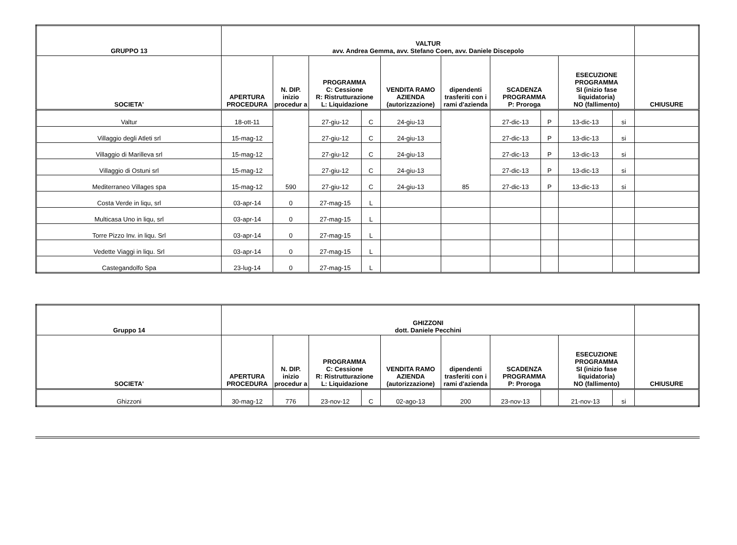| GRUPPO 13 | VALTUR avv. Andrea Gemma, avv. Stefano Coen, avv. Daniele Discepolo | | | | | | | | | | |
| --- | --- | --- | --- | --- | --- | --- | --- | --- | --- | --- | --- |
| SOCIETA' | APERTURA PROCEDURA | N. DIP. inizio procedur a | PROGRAMMA C: Cessione R: Ristrutturazione L: Liquidazione | | VENDITA RAMO AZIENDA (autorizzazione) | dipendenti trasferiti con i rami d'azienda | SCADENZA PROGRAMMA P: Proroga | | ESECUZIONE PROGRAMMA SI (inizio fase liquidatoria) NO (fallimento) | | CHIUSURE |
| Valtur | 18-ott-11 | 590 | 27-giu-12 | C | 24-giu-13 | 85 | 27-dic-13 | P | 13-dic-13 | si | |
| Villaggio degli Atleti srl | 15-mag-12 | | 27-giu-12 | C | 24-giu-13 | | 27-dic-13 | P | 13-dic-13 | si | |
| Villaggio di Marilleva srl | 15-mag-12 | | 27-giu-12 | C | 24-giu-13 | | 27-dic-13 | P | 13-dic-13 | si | |
| Villaggio di Ostuni srl | 15-mag-12 | | 27-giu-12 | C | 24-giu-13 | | 27-dic-13 | P | 13-dic-13 | si | |
| Mediterraneo Villages spa | 15-mag-12 | | 27-giu-12 | C | 24-giu-13 | | 27-dic-13 | P | 13-dic-13 | si | |
| Costa Verde in liqu, srl | 03-apr-14 | 0 | 27-mag-15 | L | | | | | | | |
| Multicasa Uno in liqu, srl | 03-apr-14 | 0 | 27-mag-15 | L | | | | | | | |
| Torre Pizzo Inv. in liqu. Srl | 03-apr-14 | 0 | 27-mag-15 | L | | | | | | | |
| Vedette Viaggi in liqu. Srl | 03-apr-14 | 0 | 27-mag-15 | L | | | | | | | |
| Castegandolfo Spa | 23-lug-14 | 0 | 27-mag-15 | L | | | | | | | |
| Gruppo 14 | GHIZZONI dott. Daniele Pecchini | | | | | | | | | | |
| --- | --- | --- | --- | --- | --- | --- | --- | --- | --- | --- | --- |
| SOCIETA' | APERTURA PROCEDURA | N. DIP. inizio procedur a | PROGRAMMA C: Cessione R: Ristrutturazione L: Liquidazione | | VENDITA RAMO AZIENDA (autorizzazione) | dipendenti trasferiti con i rami d'azienda | SCADENZA PROGRAMMA P: Proroga | | ESECUZIONE PROGRAMMA SI (inizio fase liquidatoria) NO (fallimento) | | CHIUSURE |
| Ghizzoni | 30-mag-12 | 776 | 23-nov-12 | C | 02-ago-13 | 200 | 23-nov-13 | | 21-nov-13 | si | |